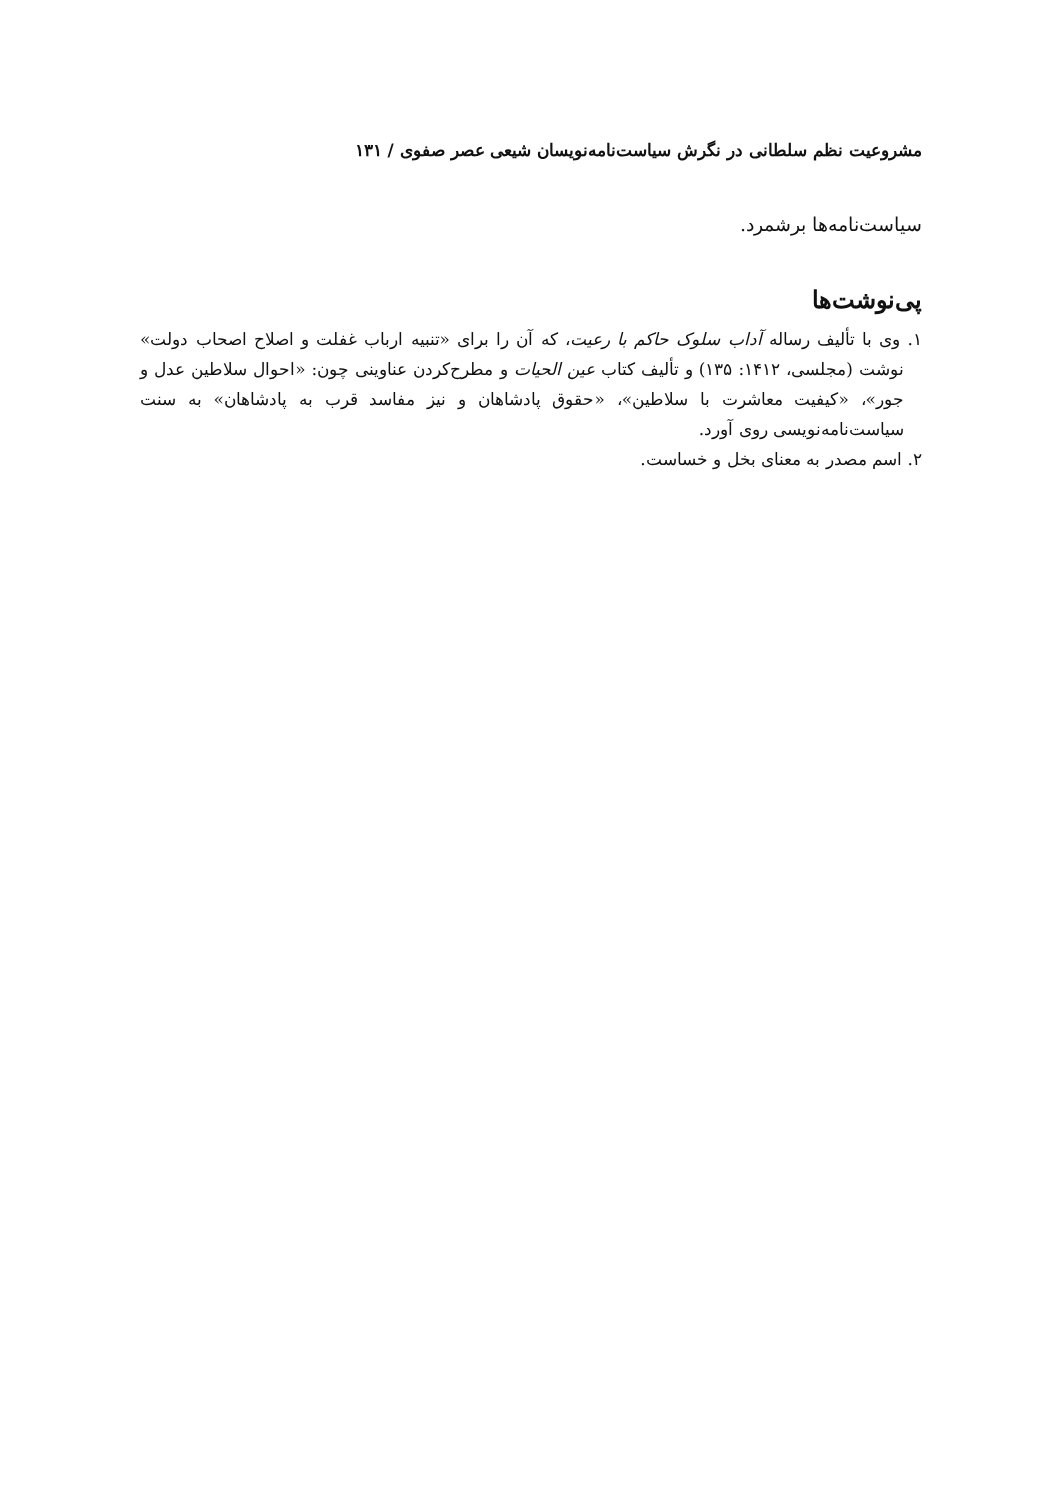مشروعیت نظم سلطانی در نگرش سیاست‌نامه‌نویسان شیعی عصر صفوی / ۱۳۱
سیاست‌نامه‌ها برشمرد.
پی‌نوشت‌ها
۱. وی با تألیف رساله آداب سلوک حاکم با رعیت، که آن را برای «تنبیه ارباب غفلت و اصلاح اصحاب دولت» نوشت (مجلسی، ۱۴۱۲: ۱۳۵) و تألیف کتاب عین الحیات و مطرح‌کردن عناوینی چون: «احوال سلاطین عدل و جور»، «کیفیت معاشرت با سلاطین»، «حقوق پادشاهان و نیز مفاسد قرب به پادشاهان» به سنت سیاست‌نامه‌نویسی روی آورد.
۲. اسم مصدر به معنای بخل و خساست.